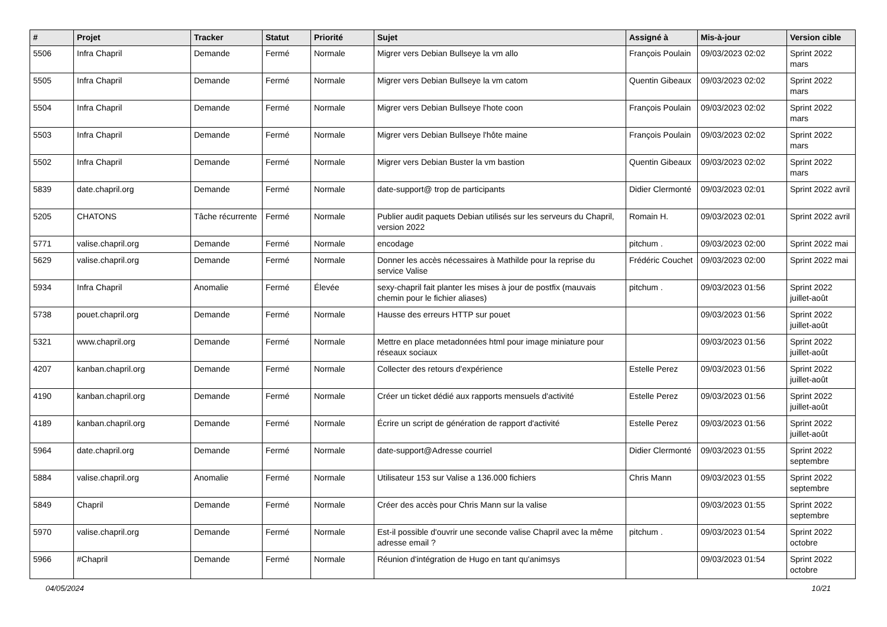| # | Projet | Tracker | Statut | Priorité | Sujet | Assigné à | Mis-à-jour | Version cible |
| --- | --- | --- | --- | --- | --- | --- | --- | --- |
| 5506 | Infra Chapril | Demande | Fermé | Normale | Migrer vers Debian Bullseye la vm allo | François Poulain | 09/03/2023 02:02 | Sprint 2022 mars |
| 5505 | Infra Chapril | Demande | Fermé | Normale | Migrer vers Debian Bullseye la vm catom | Quentin Gibeaux | 09/03/2023 02:02 | Sprint 2022 mars |
| 5504 | Infra Chapril | Demande | Fermé | Normale | Migrer vers Debian Bullseye l'hote coon | François Poulain | 09/03/2023 02:02 | Sprint 2022 mars |
| 5503 | Infra Chapril | Demande | Fermé | Normale | Migrer vers Debian Bullseye l'hôte maine | François Poulain | 09/03/2023 02:02 | Sprint 2022 mars |
| 5502 | Infra Chapril | Demande | Fermé | Normale | Migrer vers Debian Buster la vm bastion | Quentin Gibeaux | 09/03/2023 02:02 | Sprint 2022 mars |
| 5839 | date.chapril.org | Demande | Fermé | Normale | date-support@ trop de participants | Didier Clermonté | 09/03/2023 02:01 | Sprint 2022 avril |
| 5205 | CHATONS | Tâche récurrente | Fermé | Normale | Publier audit paquets Debian utilisés sur les serveurs du Chapril, version 2022 | Romain H. | 09/03/2023 02:01 | Sprint 2022 avril |
| 5771 | valise.chapril.org | Demande | Fermé | Normale | encodage | pitchum . | 09/03/2023 02:00 | Sprint 2022 mai |
| 5629 | valise.chapril.org | Demande | Fermé | Normale | Donner les accès nécessaires à Mathilde pour la reprise du service Valise | Frédéric Couchet | 09/03/2023 02:00 | Sprint 2022 mai |
| 5934 | Infra Chapril | Anomalie | Fermé | Élevée | sexy-chapril fait planter les mises à jour de postfix (mauvais chemin pour le fichier aliases) | pitchum . | 09/03/2023 01:56 | Sprint 2022 juillet-août |
| 5738 | pouet.chapril.org | Demande | Fermé | Normale | Hausse des erreurs HTTP sur pouet | | 09/03/2023 01:56 | Sprint 2022 juillet-août |
| 5321 | www.chapril.org | Demande | Fermé | Normale | Mettre en place metadonnées html pour image miniature pour réseaux sociaux | | 09/03/2023 01:56 | Sprint 2022 juillet-août |
| 4207 | kanban.chapril.org | Demande | Fermé | Normale | Collecter des retours d'expérience | Estelle Perez | 09/03/2023 01:56 | Sprint 2022 juillet-août |
| 4190 | kanban.chapril.org | Demande | Fermé | Normale | Créer un ticket dédié aux rapports mensuels d'activité | Estelle Perez | 09/03/2023 01:56 | Sprint 2022 juillet-août |
| 4189 | kanban.chapril.org | Demande | Fermé | Normale | Écrire un script de génération de rapport d'activité | Estelle Perez | 09/03/2023 01:56 | Sprint 2022 juillet-août |
| 5964 | date.chapril.org | Demande | Fermé | Normale | date-support@Adresse courriel | Didier Clermonté | 09/03/2023 01:55 | Sprint 2022 septembre |
| 5884 | valise.chapril.org | Anomalie | Fermé | Normale | Utilisateur 153 sur Valise a 136.000 fichiers | Chris Mann | 09/03/2023 01:55 | Sprint 2022 septembre |
| 5849 | Chapril | Demande | Fermé | Normale | Créer des accès pour Chris Mann sur la valise | | 09/03/2023 01:55 | Sprint 2022 septembre |
| 5970 | valise.chapril.org | Demande | Fermé | Normale | Est-il possible d'ouvrir une seconde valise Chapril avec la même adresse email ? | pitchum . | 09/03/2023 01:54 | Sprint 2022 octobre |
| 5966 | #Chapril | Demande | Fermé | Normale | Réunion d'intégration de Hugo en tant qu'animsys | | 09/03/2023 01:54 | Sprint 2022 octobre |
04/05/2024 10/21